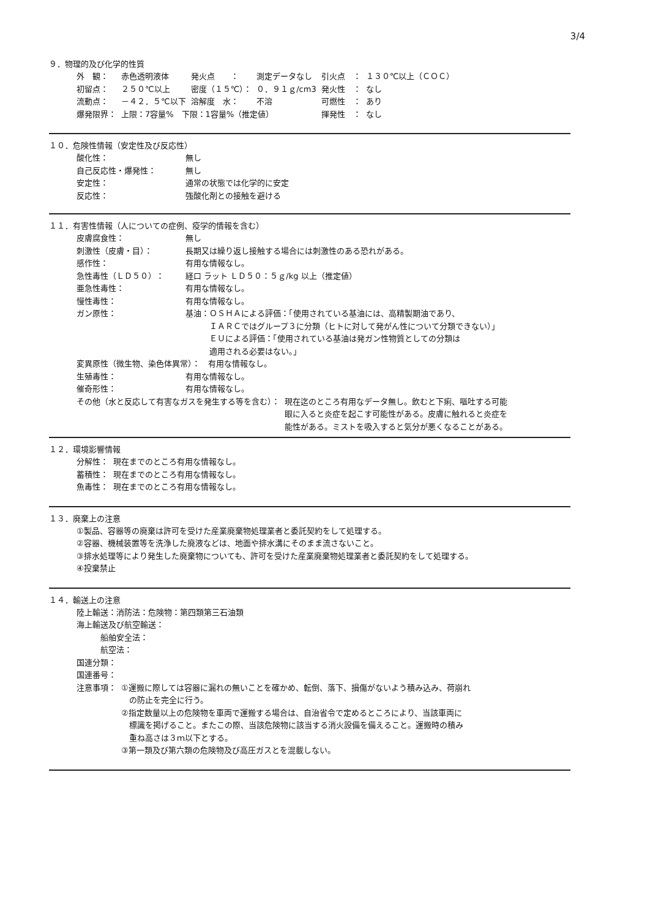3/4
９．物理的及び化学的性質
| 外 観： | 赤色透明液体 | 発火点 ： | 測定データなし | 引火点 ： | １３０℃以上（ＣＯＣ） |
| 初留点： | ２５０℃以上 | 密度（１５℃）： | ０．９１ｇ/cm3 | 発火性 ： | なし |
| 流動点： | －４２．５℃以下 | 溶解度 水： | 不溶 | 可燃性 ： | あり |
| 爆発限界： | 上限：7容量% 下限：1容量%（推定値） | | | 揮発性 ： | なし |
１０．危険性情報（安定性及び反応性）
| 酸化性： | 無し |
| 自己反応性・爆発性： | 無し |
| 安定性： | 通常の状態では化学的に安定 |
| 反応性： | 強酸化剤との接触を避ける |
１１．有害性情報（人についての症例、疫学的情報を含む）
| 皮膚腐食性： | 無し |
| 刺激性（皮膚・目）： | 長期又は繰り返し接触する場合には刺激性のある恐れがある。 |
| 感作性： | 有用な情報なし。 |
| 急性毒性（ＬＤ５０）： | 経口 ラット ＬＤ５０：５ｇ/kg 以上（推定値） |
| 亜急性毒性： | 有用な情報なし。 |
| 慢性毒性： | 有用な情報なし。 |
| ガン原性： | 基油：ＯＳＨＡによる評価：「使用されている基油には、高精製期油であり、 ＩＡＲＣではグループ３に分類（ヒトに対して発がん性について分類できない）」 ＥＵによる評価：「使用されている基油は発ガン性物質としての分類は 適用される必要はない。」 |
変異原性（微生物、染色体異常）：　有用な情報なし。
| 生殖毒性： | 有用な情報なし。 |
| 催奇形性： | 有用な情報なし。 |
| その他（水と反応して有害なガスを発生する等を含む）： | 現在迄のところ有用なデータ無し。飲むと下痢、嘔吐する可能 眼に入ると炎症を起こす可能性がある。皮膚に触れると炎症を 能性がある。ミストを吸入すると気分が悪くなることがある。 |
１２．環境影響情報
| 分解性： | 現在までのところ有用な情報なし。 |
| 蓄積性： | 現在までのところ有用な情報なし。 |
| 魚毒性： | 現在までのところ有用な情報なし。 |
１３．廃棄上の注意
①製品、容器等の廃棄は許可を受けた産業廃棄物処理業者と委託契約をして処理する。
②容器、機械装置等を洗浄した廃液などは、地面や排水溝にそのまま流さないこと。
③排水処理等により発生した廃棄物についても、許可を受けた産業廃棄物処理業者と委託契約をして処理する。
④投棄禁止
１４．輸送上の注意
陸上輸送：消防法：危険物：第四類第三石油類
海上輸送及び航空輸送：
　　　船舶安全法：
　　　航空法：
国連分類：
国連番号：
| 注意事項： | ①運搬に際しては容器に漏れの無いことを確かめ、転倒、落下、損傷がないよう積み込み、荷崩れ の防止を完全に行う。 ②指定数量以上の危険物を車両で運搬する場合は、自治省令で定めるところにより、当該車両に 標識を掲げること。またこの際、当該危険物に該当する消火設備を備えること。運搬時の積み 重ね高さは３ｍ以下とする。 ③第一類及び第六類の危険物及び高圧ガスとを混載しない。 |